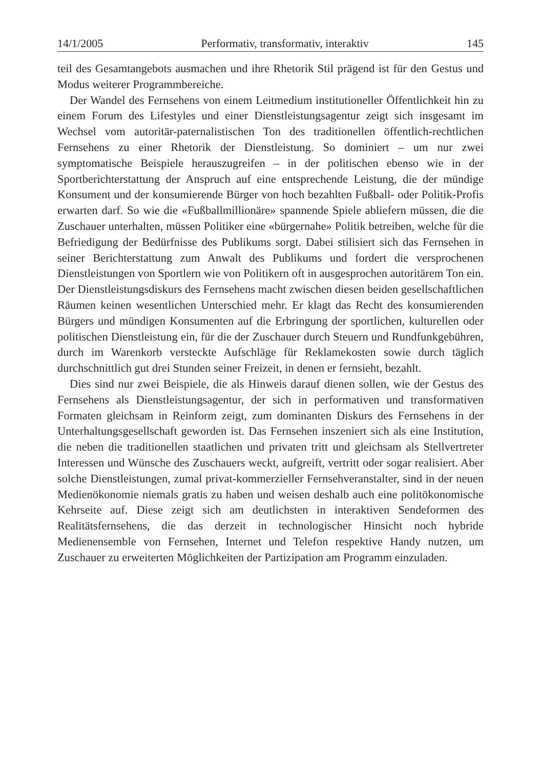14/1/2005 Performativ, transformativ, interaktiv 145
teil des Gesamtangebots ausmachen und ihre Rhetorik Stil prägend ist für den Gestus und Modus weiterer Programmbereiche.
Der Wandel des Fernsehens von einem Leitmedium institutioneller Öffentlichkeit hin zu einem Forum des Lifestyles und einer Dienstleistungsagentur zeigt sich insgesamt im Wechsel vom autoritär-paternalistischen Ton des traditionellen öffentlich-rechtlichen Fernsehens zu einer Rhetorik der Dienstleistung. So dominiert – um nur zwei symptomatische Beispiele herauszugreifen – in der politischen ebenso wie in der Sportberichterstattung der Anspruch auf eine entsprechende Leistung, die der mündige Konsument und der konsumierende Bürger von hoch bezahlten Fußball- oder Politik-Profis erwarten darf. So wie die «Fußballmillionäre» spannende Spiele abliefern müssen, die die Zuschauer unterhalten, müssen Politiker eine «bürgernahe» Politik betreiben, welche für die Befriedigung der Bedürfnisse des Publikums sorgt. Dabei stilisiert sich das Fernsehen in seiner Berichterstattung zum Anwalt des Publikums und fordert die versprochenen Dienstleistungen von Sportlern wie von Politikern oft in ausgesprochen autoritärem Ton ein. Der Dienstleistungsdiskurs des Fernsehens macht zwischen diesen beiden gesellschaftlichen Räumen keinen wesentlichen Unterschied mehr. Er klagt das Recht des konsumierenden Bürgers und mündigen Konsumenten auf die Erbringung der sportlichen, kulturellen oder politischen Dienstleistung ein, für die der Zuschauer durch Steuern und Rundfunkgebühren, durch im Warenkorb versteckte Aufschläge für Reklamekosten sowie durch täglich durchschnittlich gut drei Stunden seiner Freizeit, in denen er fernsieht, bezahlt.
Dies sind nur zwei Beispiele, die als Hinweis darauf dienen sollen, wie der Gestus des Fernsehens als Dienstleistungsagentur, der sich in performativen und transformativen Formaten gleichsam in Reinform zeigt, zum dominanten Diskurs des Fernsehens in der Unterhaltungsgesellschaft geworden ist. Das Fernsehen inszeniert sich als eine Institution, die neben die traditionellen staatlichen und privaten tritt und gleichsam als Stellvertreter Interessen und Wünsche des Zuschauers weckt, aufgreift, vertritt oder sogar realisiert. Aber solche Dienstleistungen, zumal privat-kommerzieller Fernsehveranstalter, sind in der neuen Medienökonomie niemals gratis zu haben und weisen deshalb auch eine politökonomische Kehrseite auf. Diese zeigt sich am deutlichsten in interaktiven Sendeformen des Realitätsfernsehens, die das derzeit in technologischer Hinsicht noch hybride Medienensemble von Fernsehen, Internet und Telefon respektive Handy nutzen, um Zuschauer zu erweiterten Möglichkeiten der Partizipation am Programm einzuladen.